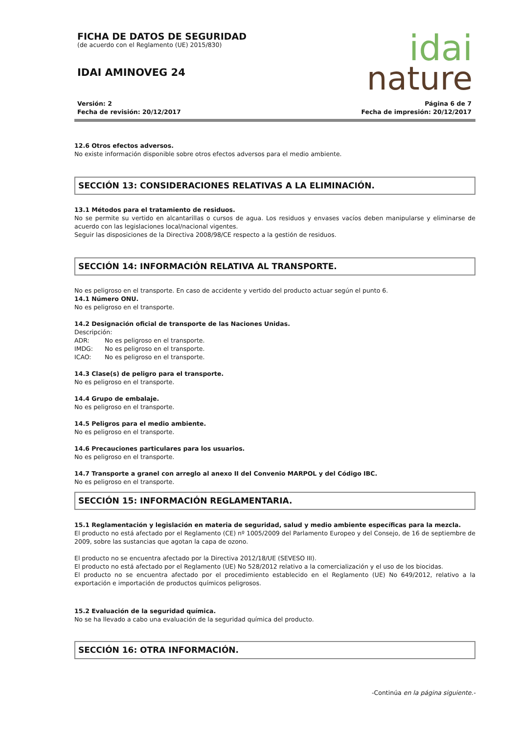FICHA DE DATOS DE SEGURIDAD
(de acuerdo con el Reglamento (UE) 2015/830)
IDAI AMINOVEG 24
idai
nature
Versión: 2
Fecha de revisión: 20/12/2017
Página 6 de 7
Fecha de impresión: 20/12/2017
12.6 Otros efectos adversos.
No existe información disponible sobre otros efectos adversos para el medio ambiente.
SECCIÓN 13: CONSIDERACIONES RELATIVAS A LA ELIMINACIÓN.
13.1 Métodos para el tratamiento de residuos.
No se permite su vertido en alcantarillas o cursos de agua. Los residuos y envases vacíos deben manipularse y eliminarse de acuerdo con las legislaciones local/nacional vigentes.
Seguir las disposiciones de la Directiva 2008/98/CE respecto a la gestión de residuos.
SECCIÓN 14: INFORMACIÓN RELATIVA AL TRANSPORTE.
No es peligroso en el transporte. En caso de accidente y vertido del producto actuar según el punto 6.
14.1 Número ONU.
No es peligroso en el transporte.
14.2 Designación oficial de transporte de las Naciones Unidas.
Descripción:
ADR: No es peligroso en el transporte.
IMDG: No es peligroso en el transporte.
ICAO: No es peligroso en el transporte.
14.3 Clase(s) de peligro para el transporte.
No es peligroso en el transporte.
14.4 Grupo de embalaje.
No es peligroso en el transporte.
14.5 Peligros para el medio ambiente.
No es peligroso en el transporte.
14.6 Precauciones particulares para los usuarios.
No es peligroso en el transporte.
14.7 Transporte a granel con arreglo al anexo II del Convenio MARPOL y del Código IBC.
No es peligroso en el transporte.
SECCIÓN 15: INFORMACIÓN REGLAMENTARIA.
15.1 Reglamentación y legislación en materia de seguridad, salud y medio ambiente específicas para la mezcla.
El producto no está afectado por el Reglamento (CE) nº 1005/2009 del Parlamento Europeo y del Consejo, de 16 de septiembre de 2009, sobre las sustancias que agotan la capa de ozono.
El producto no se encuentra afectado por la Directiva 2012/18/UE (SEVESO III).
El producto no está afectado por el Reglamento (UE) No 528/2012 relativo a la comercialización y el uso de los biocidas.
El producto no se encuentra afectado por el procedimiento establecido en el Reglamento (UE) No 649/2012, relativo a la exportación e importación de productos químicos peligrosos.
15.2 Evaluación de la seguridad química.
No se ha llevado a cabo una evaluación de la seguridad química del producto.
SECCIÓN 16: OTRA INFORMACIÓN.
-Continúa en la página siguiente.-